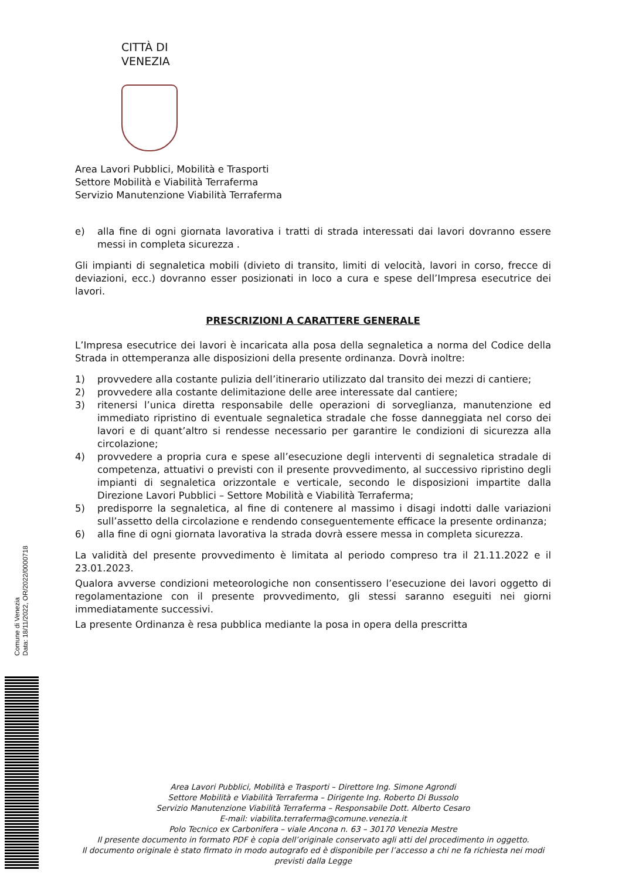CITTÀ DI
VENEZIA
Area Lavori Pubblici, Mobilità e Trasporti
Settore Mobilità e Viabilità Terraferma
Servizio Manutenzione Viabilità Terraferma
e) alla fine di ogni giornata lavorativa i tratti di strada interessati dai lavori dovranno essere messi in completa sicurezza .
Gli impianti di segnaletica mobili (divieto di transito, limiti di velocità, lavori in corso, frecce di deviazioni, ecc.) dovranno esser posizionati in loco a cura e spese dell’Impresa esecutrice dei lavori.
PRESCRIZIONI A CARATTERE GENERALE
L’Impresa esecutrice dei lavori è incaricata alla posa della segnaletica a norma del Codice della Strada in ottemperanza alle disposizioni della presente ordinanza. Dovrà inoltre:
1) provvedere alla costante pulizia dell’itinerario utilizzato dal transito dei mezzi di cantiere;
2) provvedere alla costante delimitazione delle aree interessate dal cantiere;
3) ritenersi l’unica diretta responsabile delle operazioni di sorveglianza, manutenzione ed immediato ripristino di eventuale segnaletica stradale che fosse danneggiata nel corso dei lavori e di quant’altro si rendesse necessario per garantire le condizioni di sicurezza alla circolazione;
4) provvedere a propria cura e spese all’esecuzione degli interventi di segnaletica stradale di competenza, attuativi o previsti con il presente provvedimento, al successivo ripristino degli impianti di segnaletica orizzontale e verticale, secondo le disposizioni impartite dalla Direzione Lavori Pubblici – Settore Mobilità e Viabilità Terraferma;
5) predisporre la segnaletica, al fine di contenere al massimo i disagi indotti dalle variazioni sull’assetto della circolazione e rendendo conseguentemente efficace la presente ordinanza;
6) alla fine di ogni giornata lavorativa la strada dovrà essere messa in completa sicurezza.
La validità del presente provvedimento è limitata al periodo compreso tra il 21.11.2022 e il 23.01.2023.
Qualora avverse condizioni meteorologiche non consentissero l’esecuzione dei lavori oggetto di regolamentazione con il presente provvedimento, gli stessi saranno eseguiti nei giorni immediatamente successivi.
La presente Ordinanza è resa pubblica mediante la posa in opera della prescritta
Area Lavori Pubblici, Mobilità e Trasporti – Direttore Ing. Simone Agrondi
Settore Mobilità e Viabilità Terraferma – Dirigente Ing. Roberto Di Bussolo
Servizio Manutenzione Viabilità Terraferma – Responsabile Dott. Alberto Cesaro
E-mail: viabilita.terraferma@comune.venezia.it
Polo Tecnico ex Carbonifera – viale Ancona n. 63 – 30170 Venezia Mestre
Il presente documento in formato PDF è copia dell’originale conservato agli atti del procedimento in oggetto.
Il documento originale è stato firmato in modo autografo ed è disponibile per l’accesso a chi ne fa richiesta nei modi previsti dalla Legge
Comune di Venezia
Data: 18/11/2022, OR/2022/0000718